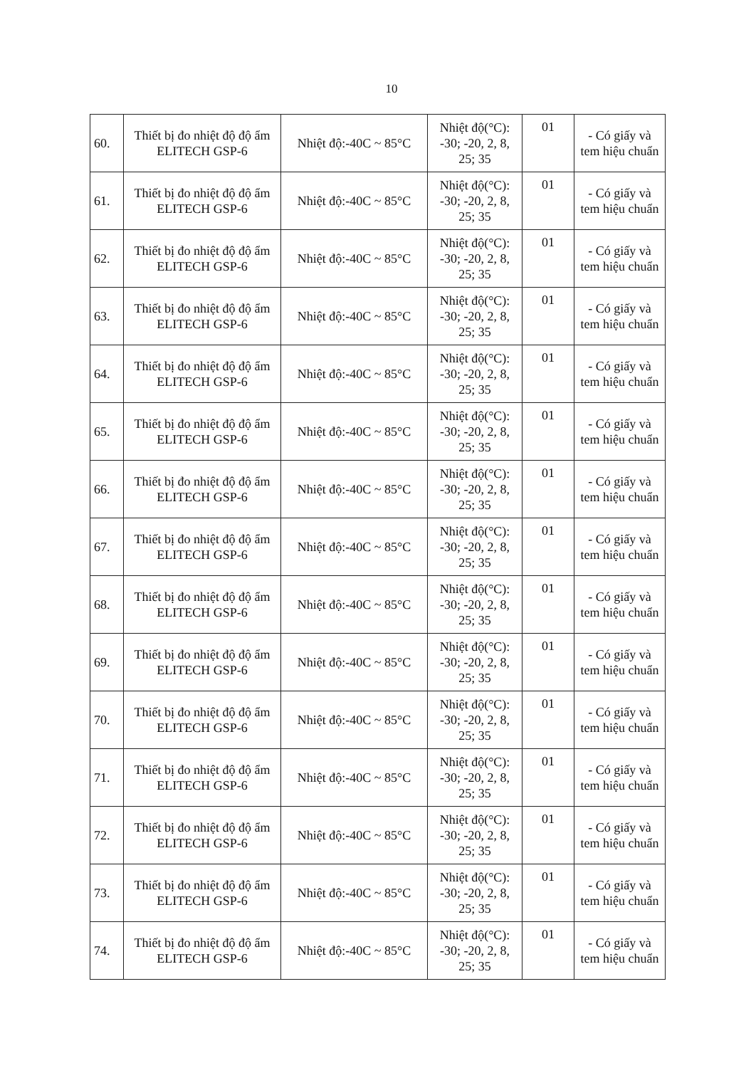10
| 60. | Thiết bị đo nhiệt độ độ ẩm ELITECH GSP-6 | Nhiệt độ:-40C ~ 85°C | Nhiệt độ(°C): -30; -20, 2, 8, 25; 35 | 01 | - Có giấy và tem hiệu chuẩn |
| 61. | Thiết bị đo nhiệt độ độ ẩm ELITECH GSP-6 | Nhiệt độ:-40C ~ 85°C | Nhiệt độ(°C): -30; -20, 2, 8, 25; 35 | 01 | - Có giấy và tem hiệu chuẩn |
| 62. | Thiết bị đo nhiệt độ độ ẩm ELITECH GSP-6 | Nhiệt độ:-40C ~ 85°C | Nhiệt độ(°C): -30; -20, 2, 8, 25; 35 | 01 | - Có giấy và tem hiệu chuẩn |
| 63. | Thiết bị đo nhiệt độ độ ẩm ELITECH GSP-6 | Nhiệt độ:-40C ~ 85°C | Nhiệt độ(°C): -30; -20, 2, 8, 25; 35 | 01 | - Có giấy và tem hiệu chuẩn |
| 64. | Thiết bị đo nhiệt độ độ ẩm ELITECH GSP-6 | Nhiệt độ:-40C ~ 85°C | Nhiệt độ(°C): -30; -20, 2, 8, 25; 35 | 01 | - Có giấy và tem hiệu chuẩn |
| 65. | Thiết bị đo nhiệt độ độ ẩm ELITECH GSP-6 | Nhiệt độ:-40C ~ 85°C | Nhiệt độ(°C): -30; -20, 2, 8, 25; 35 | 01 | - Có giấy và tem hiệu chuẩn |
| 66. | Thiết bị đo nhiệt độ độ ẩm ELITECH GSP-6 | Nhiệt độ:-40C ~ 85°C | Nhiệt độ(°C): -30; -20, 2, 8, 25; 35 | 01 | - Có giấy và tem hiệu chuẩn |
| 67. | Thiết bị đo nhiệt độ độ ẩm ELITECH GSP-6 | Nhiệt độ:-40C ~ 85°C | Nhiệt độ(°C): -30; -20, 2, 8, 25; 35 | 01 | - Có giấy và tem hiệu chuẩn |
| 68. | Thiết bị đo nhiệt độ độ ẩm ELITECH GSP-6 | Nhiệt độ:-40C ~ 85°C | Nhiệt độ(°C): -30; -20, 2, 8, 25; 35 | 01 | - Có giấy và tem hiệu chuẩn |
| 69. | Thiết bị đo nhiệt độ độ ẩm ELITECH GSP-6 | Nhiệt độ:-40C ~ 85°C | Nhiệt độ(°C): -30; -20, 2, 8, 25; 35 | 01 | - Có giấy và tem hiệu chuẩn |
| 70. | Thiết bị đo nhiệt độ độ ẩm ELITECH GSP-6 | Nhiệt độ:-40C ~ 85°C | Nhiệt độ(°C): -30; -20, 2, 8, 25; 35 | 01 | - Có giấy và tem hiệu chuẩn |
| 71. | Thiết bị đo nhiệt độ độ ẩm ELITECH GSP-6 | Nhiệt độ:-40C ~ 85°C | Nhiệt độ(°C): -30; -20, 2, 8, 25; 35 | 01 | - Có giấy và tem hiệu chuẩn |
| 72. | Thiết bị đo nhiệt độ độ ẩm ELITECH GSP-6 | Nhiệt độ:-40C ~ 85°C | Nhiệt độ(°C): -30; -20, 2, 8, 25; 35 | 01 | - Có giấy và tem hiệu chuẩn |
| 73. | Thiết bị đo nhiệt độ độ ẩm ELITECH GSP-6 | Nhiệt độ:-40C ~ 85°C | Nhiệt độ(°C): -30; -20, 2, 8, 25; 35 | 01 | - Có giấy và tem hiệu chuẩn |
| 74. | Thiết bị đo nhiệt độ độ ẩm ELITECH GSP-6 | Nhiệt độ:-40C ~ 85°C | Nhiệt độ(°C): -30; -20, 2, 8, 25; 35 | 01 | - Có giấy và tem hiệu chuẩn |